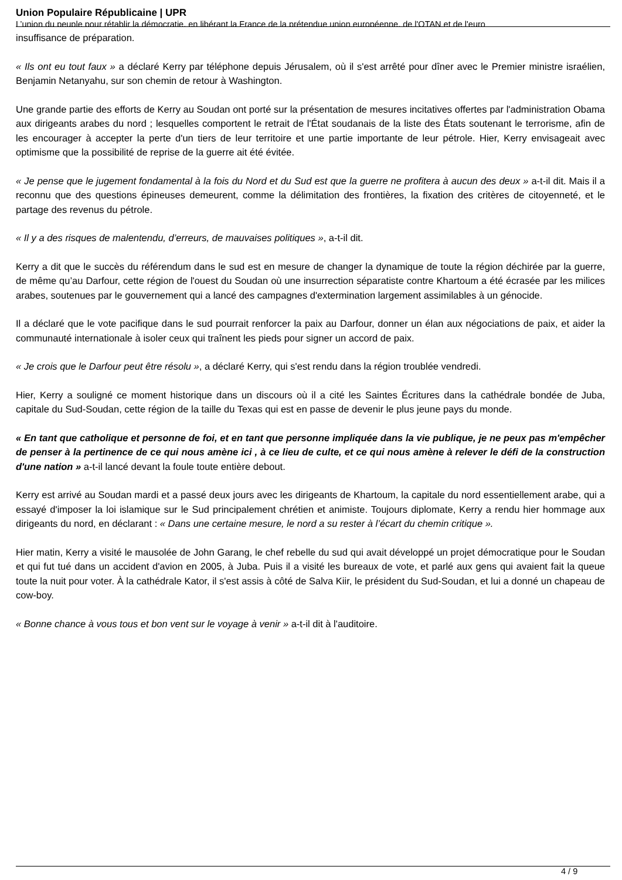Union Populaire Républicaine | UPR
L’union du peuple pour rétablir la démocratie, en libérant la France de la prétendue union européenne, de l'OTAN et de l'euro
insuffisance de préparation.
« Ils ont eu tout faux » a déclaré Kerry par téléphone depuis Jérusalem, où il s'est arrêté pour dîner avec le Premier ministre israélien, Benjamin Netanyahu, sur son chemin de retour à Washington.
Une grande partie des efforts de Kerry au Soudan ont porté sur la présentation de mesures incitatives offertes par l'administration Obama aux dirigeants arabes du nord ; lesquelles comportent le retrait de l'État soudanais de la liste des États soutenant le terrorisme, afin de les encourager à accepter la perte d'un tiers de leur territoire et une partie importante de leur pétrole. Hier, Kerry envisageait avec optimisme que la possibilité de reprise de la guerre ait été évitée.
« Je pense que le jugement fondamental à la fois du Nord et du Sud est que la guerre ne profitera à aucun des deux » a-t-il dit. Mais il a reconnu que des questions épineuses demeurent, comme la délimitation des frontières, la fixation des critères de citoyenneté, et le partage des revenus du pétrole.
« Il y a des risques de malentendu, d’erreurs, de mauvaises politiques », a-t-il dit.
Kerry a dit que le succès du référendum dans le sud est en mesure de changer la dynamique de toute la région déchirée par la guerre, de même qu’au Darfour, cette région de l'ouest du Soudan où une insurrection séparatiste contre Khartoum a été écrasée par les milices arabes, soutenues par le gouvernement qui a lancé des campagnes d'extermination largement assimilables à un génocide.
Il a déclaré que le vote pacifique dans le sud pourrait renforcer la paix au Darfour, donner un élan aux négociations de paix, et aider la communauté internationale à isoler ceux qui traînent les pieds pour signer un accord de paix.
« Je crois que le Darfour peut être résolu », a déclaré Kerry, qui s'est rendu dans la région troublée vendredi.
Hier, Kerry a souligné ce moment historique dans un discours où il a cité les Saintes Écritures dans la cathédrale bondée de Juba, capitale du Sud-Soudan, cette région de la taille du Texas qui est en passe de devenir le plus jeune pays du monde.
« En tant que catholique et personne de foi, et en tant que personne impliquée dans la vie publique, je ne peux pas m'empêcher de penser à la pertinence de ce qui nous amène ici , à ce lieu de culte, et ce qui nous amène à relever le défi de la construction d'une nation » a-t-il lancé devant la foule toute entière debout.
Kerry est arrivé au Soudan mardi et a passé deux jours avec les dirigeants de Khartoum, la capitale du nord essentiellement arabe, qui a essayé d'imposer la loi islamique sur le Sud principalement chrétien et animiste. Toujours diplomate, Kerry a rendu hier hommage aux dirigeants du nord, en déclarant : « Dans une certaine mesure, le nord a su rester à l’écart du chemin critique ».
Hier matin, Kerry a visité le mausolée de John Garang, le chef rebelle du sud qui avait développé un projet démocratique pour le Soudan et qui fut tué dans un accident d'avion en 2005, à Juba. Puis il a visité les bureaux de vote, et parlé aux gens qui avaient fait la queue toute la nuit pour voter. À la cathédrale Kator, il s'est assis à côté de Salva Kiir, le président du Sud-Soudan, et lui a donné un chapeau de cow-boy.
« Bonne chance à vous tous et bon vent sur le voyage à venir » a-t-il dit à l'auditoire.
4 / 9